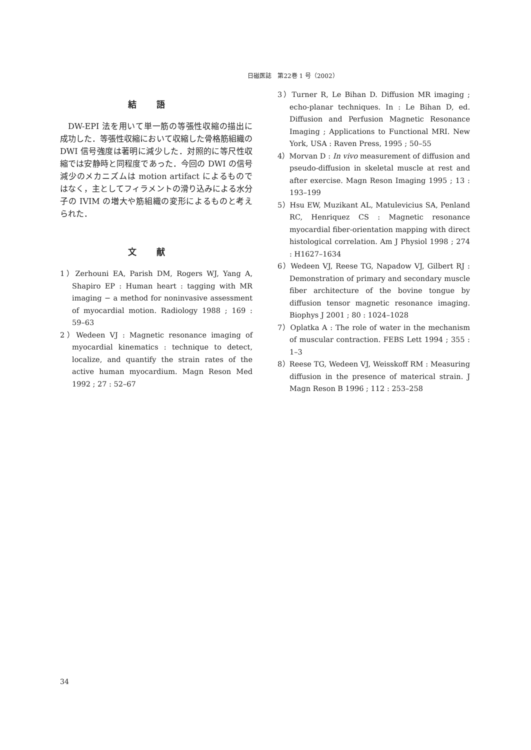日磁医誌　第22巻 1 号（2002）
結語
DW-EPI 法を用いて単一筋の等張性収縮の描出に成功した．等張性収縮において収縮した骨格筋組織の DWI 信号強度は著明に減少した．対照的に等尺性収縮では安静時と同程度であった．今回の DWI の信号減少のメカニズムは motion artifact によるものではなく，主としてフィラメントの滑り込みによる水分子の IVIM の増大や筋組織の変形によるものと考えられた．
文献
1）Zerhouni EA, Parish DM, Rogers WJ, Yang A, Shapiro EP : Human heart : tagging with MR imaging − a method for noninvasive assessment of myocardial motion. Radiology 1988 ; 169 : 59–63
2）Wedeen VJ : Magnetic resonance imaging of myocardial kinematics : technique to detect, localize, and quantify the strain rates of the active human myocardium. Magn Reson Med 1992 ; 27 : 52–67
3）Turner R, Le Bihan D. Diffusion MR imaging ; echo-planar techniques. In : Le Bihan D, ed. Diffusion and Perfusion Magnetic Resonance Imaging ; Applications to Functional MRI. New York, USA : Raven Press, 1995 ; 50–55
4）Morvan D : In vivo measurement of diffusion and pseudo-diffusion in skeletal muscle at rest and after exercise. Magn Reson Imaging 1995 ; 13 : 193–199
5）Hsu EW, Muzikant AL, Matulevicius SA, Penland RC, Henriquez CS : Magnetic resonance myocardial fiber-orientation mapping with direct histological correlation. Am J Physiol 1998 ; 274 : H1627–1634
6）Wedeen VJ, Reese TG, Napadow VJ, Gilbert RJ : Demonstration of primary and secondary muscle fiber architecture of the bovine tongue by diffusion tensor magnetic resonance imaging. Biophys J 2001 ; 80 : 1024–1028
7）Oplatka A : The role of water in the mechanism of muscular contraction. FEBS Lett 1994 ; 355 : 1–3
8）Reese TG, Wedeen VJ, Weisskoff RM : Measuring diffusion in the presence of materical strain. J Magn Reson B 1996 ; 112 : 253–258
34